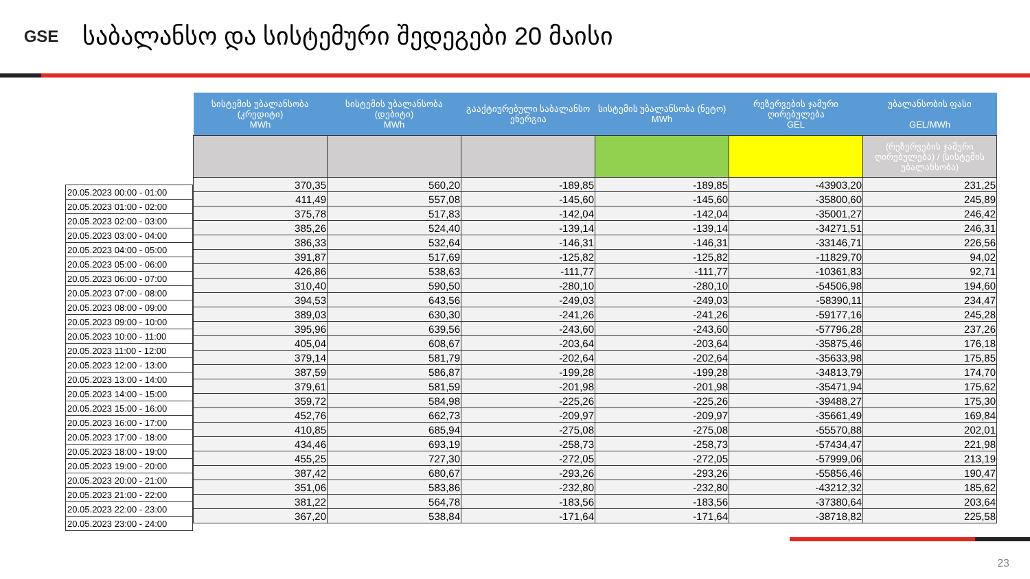GSE
საბალანსო და სისტემური შედეგები 20 მაისი
| 20.05.2023 00:00 - 01:00 |
| 20.05.2023 01:00 - 02:00 |
| 20.05.2023 02:00 - 03:00 |
| 20.05.2023 03:00 - 04:00 |
| 20.05.2023 04:00 - 05:00 |
| 20.05.2023 05:00 - 06:00 |
| 20.05.2023 06:00 - 07:00 |
| 20.05.2023 07:00 - 08:00 |
| 20.05.2023 08:00 - 09:00 |
| 20.05.2023 09:00 - 10:00 |
| 20.05.2023 10:00 - 11:00 |
| 20.05.2023 11:00 - 12:00 |
| 20.05.2023 12:00 - 13:00 |
| 20.05.2023 13:00 - 14:00 |
| 20.05.2023 14:00 - 15:00 |
| 20.05.2023 15:00 - 16:00 |
| 20.05.2023 16:00 - 17:00 |
| 20.05.2023 17:00 - 18:00 |
| 20.05.2023 18:00 - 19:00 |
| 20.05.2023 19:00 - 20:00 |
| 20.05.2023 20:00 - 21:00 |
| 20.05.2023 21:00 - 22:00 |
| 20.05.2023 22:00 - 23:00 |
| 20.05.2023 23:00 - 24:00 |
| სისტემის უბალანსობა (კრედიტი) MWh | სისტემის უბალანსობა (დებიტი) MWh | გააქტიურებული საბალანსო ენერგია | სისტემის უბალანსობა (ნეტო) MWh | რეზერვების ჯამური ღირებულება GEL | უბალანსობის ფასი GEL/MWh |
| --- | --- | --- | --- | --- | --- |
| | | | | | (რეზერვების ჯამური ღირებულება) / (სისტემის უბალანსობა) |
| 370,35 | 560,20 | -189,85 | -189,85 | -43903,20 | 231,25 |
| 411,49 | 557,08 | -145,60 | -145,60 | -35800,60 | 245,89 |
| 375,78 | 517,83 | -142,04 | -142,04 | -35001,27 | 246,42 |
| 385,26 | 524,40 | -139,14 | -139,14 | -34271,51 | 246,31 |
| 386,33 | 532,64 | -146,31 | -146,31 | -33146,71 | 226,56 |
| 391,87 | 517,69 | -125,82 | -125,82 | -11829,70 | 94,02 |
| 426,86 | 538,63 | -111,77 | -111,77 | -10361,83 | 92,71 |
| 310,40 | 590,50 | -280,10 | -280,10 | -54506,98 | 194,60 |
| 394,53 | 643,56 | -249,03 | -249,03 | -58390,11 | 234,47 |
| 389,03 | 630,30 | -241,26 | -241,26 | -59177,16 | 245,28 |
| 395,96 | 639,56 | -243,60 | -243,60 | -57796,28 | 237,26 |
| 405,04 | 608,67 | -203,64 | -203,64 | -35875,46 | 176,18 |
| 379,14 | 581,79 | -202,64 | -202,64 | -35633,98 | 175,85 |
| 387,59 | 586,87 | -199,28 | -199,28 | -34813,79 | 174,70 |
| 379,61 | 581,59 | -201,98 | -201,98 | -35471,94 | 175,62 |
| 359,72 | 584,98 | -225,26 | -225,26 | -39488,27 | 175,30 |
| 452,76 | 662,73 | -209,97 | -209,97 | -35661,49 | 169,84 |
| 410,85 | 685,94 | -275,08 | -275,08 | -55570,88 | 202,01 |
| 434,46 | 693,19 | -258,73 | -258,73 | -57434,47 | 221,98 |
| 455,25 | 727,30 | -272,05 | -272,05 | -57999,06 | 213,19 |
| 387,42 | 680,67 | -293,26 | -293,26 | -55856,46 | 190,47 |
| 351,06 | 583,86 | -232,80 | -232,80 | -43212,32 | 185,62 |
| 381,22 | 564,78 | -183,56 | -183,56 | -37380,64 | 203,64 |
| 367,20 | 538,84 | -171,64 | -171,64 | -38718,82 | 225,58 |
23